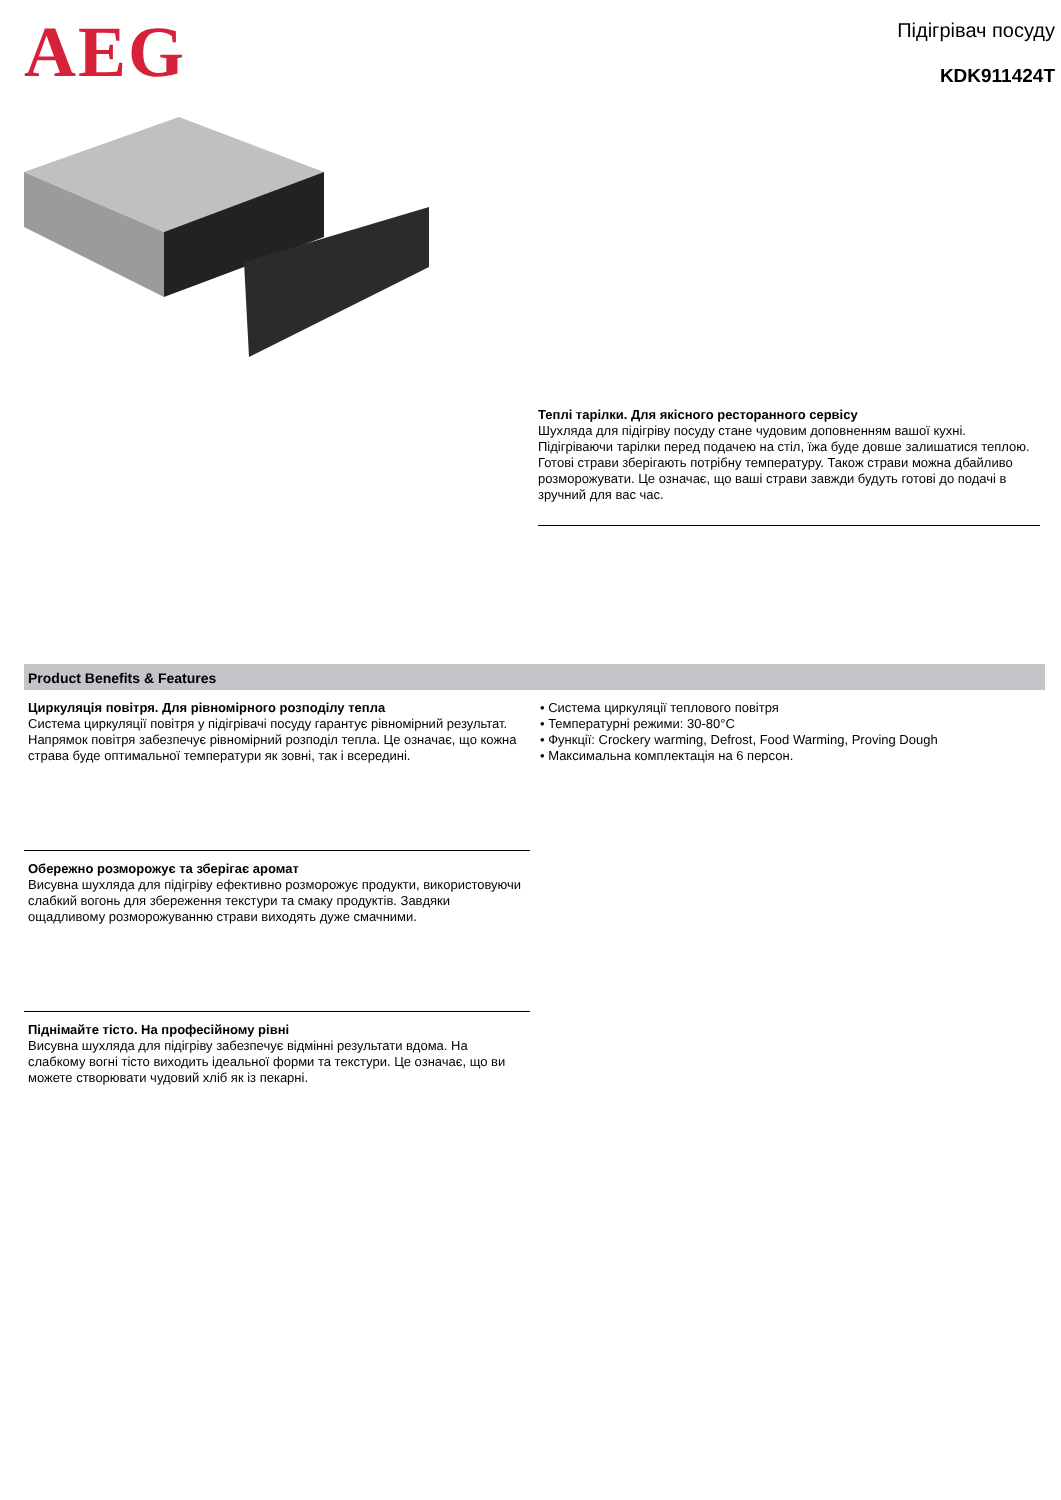AEG
Підігрівач посуду
KDK911424T
Теплі тарілки. Для якісного ресторанного сервісу
Шухляда для підігріву посуду стане чудовим доповненням вашої кухні. Підігріваючи тарілки перед подачею на стіл, їжа буде довше залишатися теплою. Готові страви зберігають потрібну температуру. Також страви можна дбайливо розморожувати. Це означає, що ваші страви завжди будуть готові до подачі в зручний для вас час.
Product Benefits & Features
Циркуляція повітря. Для рівномірного розподілу тепла
Система циркуляції повітря у підігрівачі посуду гарантує рівномірний результат. Напрямок повітря забезпечує рівномірний розподіл тепла. Це означає, що кожна страва буде оптимальної температури як зовні, так і всередині.
Обережно розморожує та зберігає аромат
Висувна шухляда для підігріву ефективно розморожує продукти, використовуючи слабкий вогонь для збереження текстури та смаку продуктів. Завдяки ощадливому розморожуванню страви виходять дуже смачними.
Піднімайте тісто. На професійному рівні
Висувна шухляда для підігріву забезпечує відмінні результати вдома. На слабкому вогні тісто виходить ідеальної форми та текстури. Це означає, що ви можете створювати чудовий хліб як із пекарні.
• Система циркуляції теплового повітря
• Температурні режими: 30-80°C
• Функції: Crockery warming, Defrost, Food Warming, Proving Dough
• Максимальна комплектація на 6 персон.